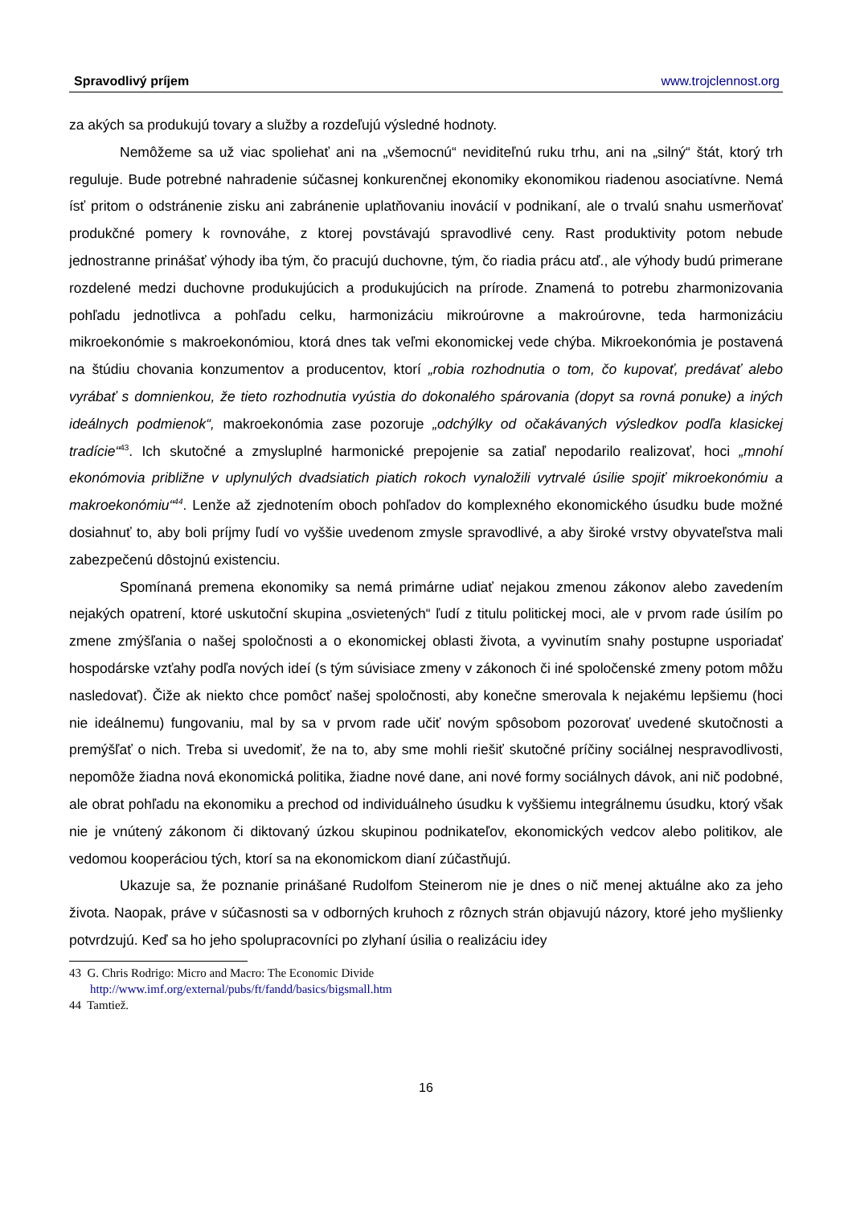Spravodlivý príjem www.trojclennost.org
za akých sa produkujú tovary a služby a rozdeľujú výsledné hodnoty.
Nemôžeme sa už viac spoliehať ani na „všemocnú“ neviditeľnú ruku trhu, ani na „silný“ štát, ktorý trh reguluje. Bude potrebné nahradenie súčasnej konkurenčnej ekonomiky ekonomikou riadenou asociatívne. Nemá ísť pritom o odstránenie zisku ani zabránenie uplatňovaniu inovácií v podnikaní, ale o trvalú snahu usmerňovať produkčné pomery k rovnováhe, z ktorej povstávajú spravodlivé ceny. Rast produktivity potom nebude jednostranne prinášať výhody iba tým, čo pracujú duchovne, tým, čo riadia prácu atď., ale výhody budú primerane rozdelené medzi duchovne produkujúcich a produkujúcich na prírode. Znamená to potrebu zharmonizovania pohľadu jednotlivca a pohľadu celku, harmonizáciu mikroúrovne a makroúrovne, teda harmonizáciu mikroekonómie s makroekonómiou, ktorá dnes tak veľmi ekonomickej vede chýba. Mikroekonómia je postavená na štúdiu chovania konzumentov a producentov, ktorí „robia rozhodnutia o tom, čo kupovať, predávať alebo vyrábať s domnienkou, že tieto rozhodnutia vyústia do dokonalého spárovania (dopyt sa rovná ponuke) a iných ideálnych podmienok“, makroekonómia zase pozoruje „odchýlky od očakávaných výsledkov podľa klasickej tradície“<sup>43</sup>. Ich skutočné a zmysluplné harmonické prepojenie sa zatiaľ nepodarilo realizovať, hoci „mnohí ekonómovia približne v uplynulých dvadsiatich piatich rokoch vynaložili vytrvalé úsilie spojiť mikroekonómiu a makroekonómiu“<sup>44</sup>. Lenže až zjednotením oboch pohľadov do komplexného ekonomického úsudku bude možné dosiahnuť to, aby boli príjmy ľudí vo vyššie uvedenom zmysle spravodlivé, a aby široké vrstvy obyvateľstva mali zabezpečenú dôstojnú existenciu.
Spomínaná premena ekonomiky sa nemá primárne udiať nejakou zmenou zákonov alebo zavedením nejakých opatrení, ktoré uskutoční skupina „osvietených“ ľudí z titulu politickej moci, ale v prvom rade úsilím po zmene zmýšľania o našej spoločnosti a o ekonomickej oblasti života, a vyvinutím snahy postupne usporiadať hospodárske vzťahy podľa nových ideí (s tým súvisiace zmeny v zákonoch či iné spoločenské zmeny potom môžu nasledovať). Čiže ak niekto chce pomôcť našej spoločnosti, aby konečne smerovala k nejakému lepšiemu (hoci nie ideálnemu) fungovaniu, mal by sa v prvom rade učiť novým spôsobom pozorovať uvedené skutočnosti a premýšľať o nich. Treba si uvedomiť, že na to, aby sme mohli riešiť skutočné príčiny sociálnej nespravodlivosti, nepomôže žiadna nová ekonomická politika, žiadne nové dane, ani nové formy sociálnych dávok, ani nič podobné, ale obrat pohľadu na ekonomiku a prechod od individuálneho úsudku k vyššiemu integrálnemu úsudku, ktorý však nie je vnútený zákonom či diktovaný úzkou skupinou podnikateľov, ekonomických vedcov alebo politikov, ale vedomou kooperáciou tých, ktorí sa na ekonomickom dianí zúčastňujú.
Ukazuje sa, že poznanie prinášané Rudolfom Steinerom nie je dnes o nič menej aktuálne ako za jeho života. Naopak, práve v súčasnosti sa v odborných kruhoch z rôznych strán objavujú názory, ktoré jeho myšlienky potvrdzujú. Keď sa ho jeho spolupracovníci po zlyhaní úsilia o realizáciu idey
43 G. Chris Rodrigo: Micro and Macro: The Economic Divide
http://www.imf.org/external/pubs/ft/fandd/basics/bigsmall.htm
44 Tamtiež.
16